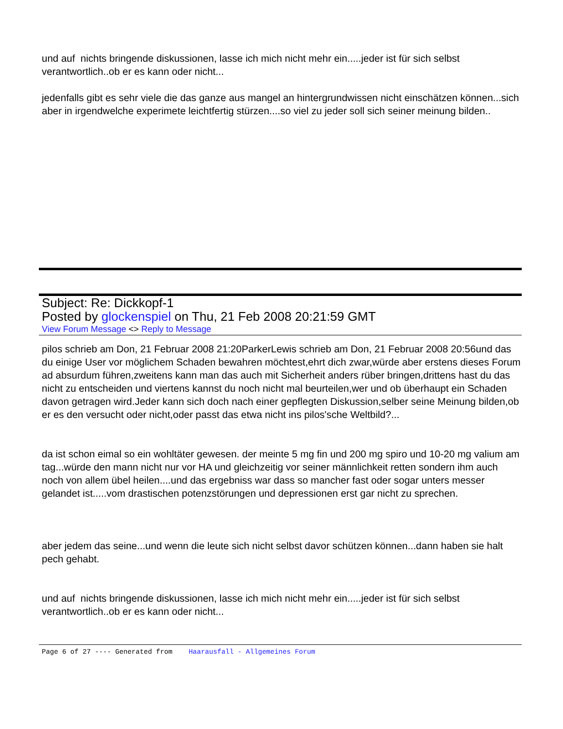und auf nichts bringende diskussionen, lasse ich mich nicht mehr ein.....jeder ist für sich selbst verantwortlich..ob er es kann oder nicht...
jedenfalls gibt es sehr viele die das ganze aus mangel an hintergrundwissen nicht einschätzen können...sich aber in irgendwelche experimete leichtfertig stürzen....so viel zu jeder soll sich seiner meinung bilden..
Subject: Re: Dickkopf-1
Posted by glockenspiel on Thu, 21 Feb 2008 20:21:59 GMT
View Forum Message <> Reply to Message
pilos schrieb am Don, 21 Februar 2008 21:20ParkerLewis schrieb am Don, 21 Februar 2008 20:56und das du einige User vor möglichem Schaden bewahren möchtest,ehrt dich zwar,würde aber erstens dieses Forum ad absurdum führen,zweitens kann man das auch mit Sicherheit anders rüber bringen,drittens hast du das nicht zu entscheiden und viertens kannst du noch nicht mal beurteilen,wer und ob überhaupt ein Schaden davon getragen wird.Jeder kann sich doch nach einer gepflegten Diskussion,selber seine Meinung bilden,ob er es den versucht oder nicht,oder passt das etwa nicht ins pilos'sche Weltbild?...
da ist schon eimal so ein wohltäter gewesen. der meinte 5 mg fin und 200 mg spiro und 10-20 mg valium am tag...würde den mann nicht nur vor HA und gleichzeitig vor seiner männlichkeit retten sondern ihm auch noch von allem übel heilen....und das ergebniss war dass so mancher fast oder sogar unters messer gelandet ist.....vom drastischen potenzstörungen und depressionen erst gar nicht zu sprechen.
aber jedem das seine...und wenn die leute sich nicht selbst davor schützen können...dann haben sie halt pech gehabt.
und auf nichts bringende diskussionen, lasse ich mich nicht mehr ein.....jeder ist für sich selbst verantwortlich..ob er es kann oder nicht...
Page 6 of 27 ---- Generated from Haarausfall - Allgemeines Forum